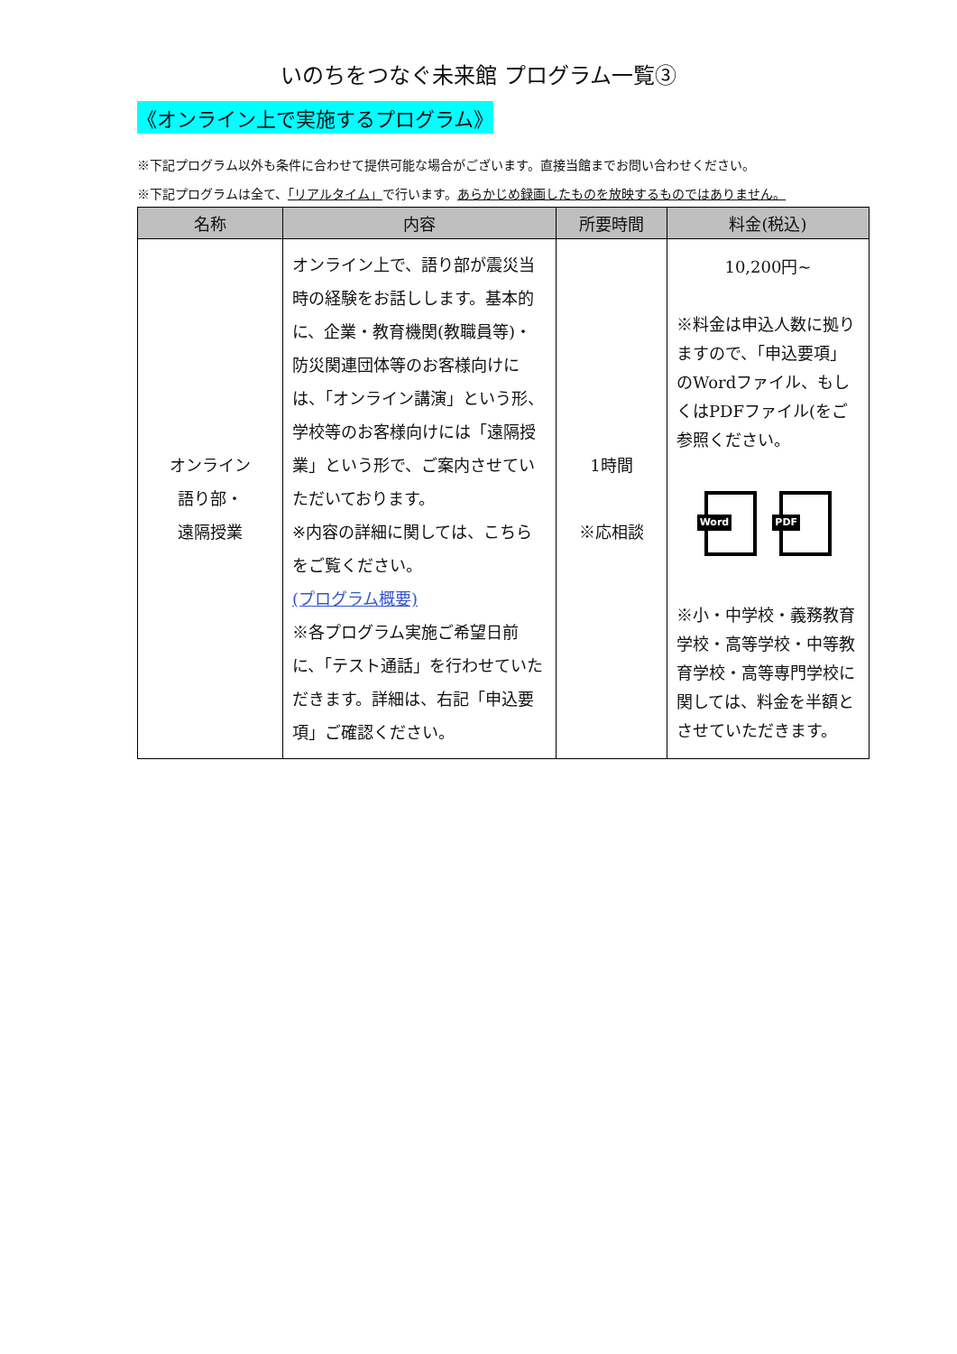いのちをつなぐ未来館 プログラム一覧③
《オンライン上で実施するプログラム》
※下記プログラム以外も条件に合わせて提供可能な場合がございます。直接当館までお問い合わせください。
※下記プログラムは全て、「リアルタイム」で行います。あらかじめ録画したものを放映するものではありません。
| 名称 | 内容 | 所要時間 | 料金(税込) |
| --- | --- | --- | --- |
| オンライン 語り部・ 遠隔授業 | オンライン上で、語り部が震災当時の経験をお話しします。基本的に、企業・教育機関(教職員等)・防災関連団体等のお客様向けには、「オンライン講演」という形、学校等のお客様向けには「遠隔授業」という形で、ご案内させていただいております。 ※内容の詳細に関しては、こちらをご覧ください。 (プログラム概要) ※各プログラム実施ご希望日前に、「テスト通話」を行わせていただきます。詳細は、右記「申込要項」ご確認ください。 | 1時間 ※応相談 | 10,200円~ ※料金は申込人数に拠りますので、「申込要項」のWordファイル、もしくはPDFファイル(をご参照ください。 Word PDF ※小・中学校・義務教育学校・高等学校・中等教育学校・高等専門学校に関しては、料金を半額とさせていただきます。 |